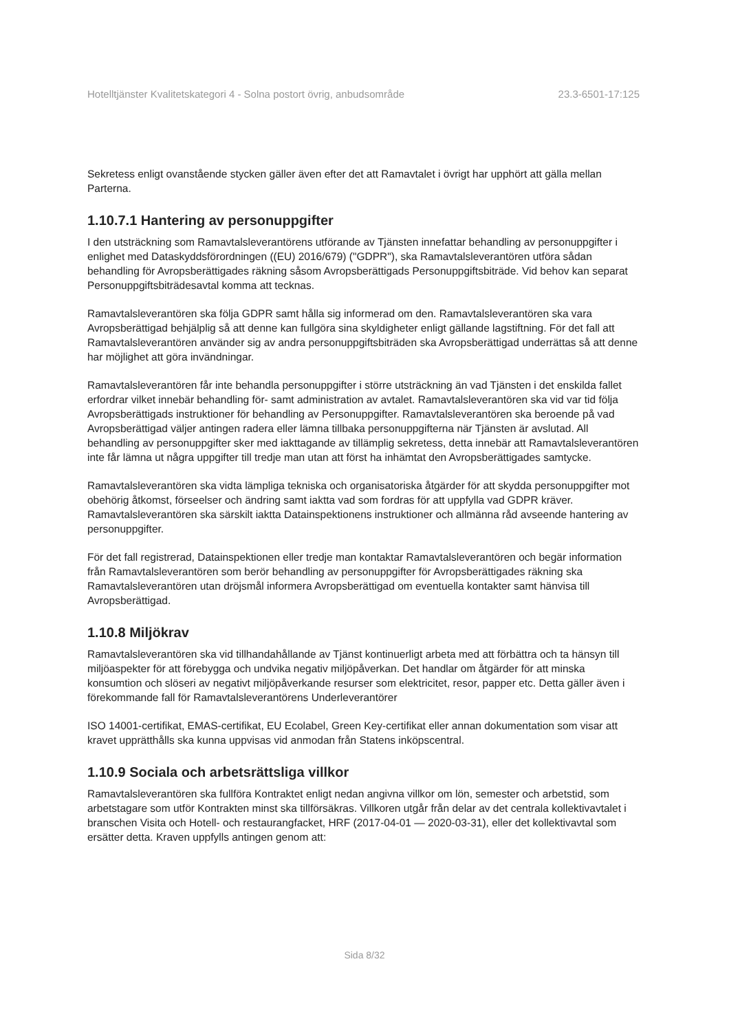Hotelltjänster Kvalitetskategori 4 - Solna postort övrig, anbudsområde 23.3-6501-17:125
Sekretess enligt ovanstående stycken gäller även efter det att Ramavtalet i övrigt har upphört att gälla mellan Parterna.
1.10.7.1 Hantering av personuppgifter
I den utsträckning som Ramavtalsleverantörens utförande av Tjänsten innefattar behandling av personuppgifter i enlighet med Dataskyddsförordningen ((EU) 2016/679) ("GDPR"), ska Ramavtalsleverantören utföra sådan behandling för Avropsberättigades räkning såsom Avropsberättigads Personuppgiftsbiträde. Vid behov kan separat Personuppgiftsbiträdesavtal komma att tecknas.
Ramavtalsleverantören ska följa GDPR samt hålla sig informerad om den. Ramavtalsleverantören ska vara Avropsberättigad behjälplig så att denne kan fullgöra sina skyldigheter enligt gällande lagstiftning. För det fall att Ramavtalsleverantören använder sig av andra personuppgiftsbiträden ska Avropsberättigad underrättas så att denne har möjlighet att göra invändningar.
Ramavtalsleverantören får inte behandla personuppgifter i större utsträckning än vad Tjänsten i det enskilda fallet erfordrar vilket innebär behandling för- samt administration av avtalet. Ramavtalsleverantören ska vid var tid följa Avropsberättigads instruktioner för behandling av Personuppgifter. Ramavtalsleverantören ska beroende på vad Avropsberättigad väljer antingen radera eller lämna tillbaka personuppgifterna när Tjänsten är avslutad. All behandling av personuppgifter sker med iakttagande av tillämplig sekretess, detta innebär att Ramavtalsleverantören inte får lämna ut några uppgifter till tredje man utan att först ha inhämtat den Avropsberättigades samtycke.
Ramavtalsleverantören ska vidta lämpliga tekniska och organisatoriska åtgärder för att skydda personuppgifter mot obehörig åtkomst, förseelser och ändring samt iaktta vad som fordras för att uppfylla vad GDPR kräver. Ramavtalsleverantören ska särskilt iaktta Datainspektionens instruktioner och allmänna råd avseende hantering av personuppgifter.
För det fall registrerad, Datainspektionen eller tredje man kontaktar Ramavtalsleverantören och begär information från Ramavtalsleverantören som berör behandling av personuppgifter för Avropsberättigades räkning ska Ramavtalsleverantören utan dröjsmål informera Avropsberättigad om eventuella kontakter samt hänvisa till Avropsberättigad.
1.10.8 Miljökrav
Ramavtalsleverantören ska vid tillhandahållande av Tjänst kontinuerligt arbeta med att förbättra och ta hänsyn till miljöaspekter för att förebygga och undvika negativ miljöpåverkan. Det handlar om åtgärder för att minska konsumtion och slöseri av negativt miljöpåverkande resurser som elektricitet, resor, papper etc. Detta gäller även i förekommande fall för Ramavtalsleverantörens Underleverantörer
ISO 14001-certifikat, EMAS-certifikat, EU Ecolabel, Green Key-certifikat eller annan dokumentation som visar att kravet upprätthålls ska kunna uppvisas vid anmodan från Statens inköpscentral.
1.10.9 Sociala och arbetsrättsliga villkor
Ramavtalsleverantören ska fullföra Kontraktet enligt nedan angivna villkor om lön, semester och arbetstid, som arbetstagare som utför Kontrakten minst ska tillförsäkras. Villkoren utgår från delar av det centrala kollektivavtalet i branschen Visita och Hotell- och restaurangfacket, HRF (2017-04-01 — 2020-03-31), eller det kollektivavtal som ersätter detta. Kraven uppfylls antingen genom att:
Sida 8/32